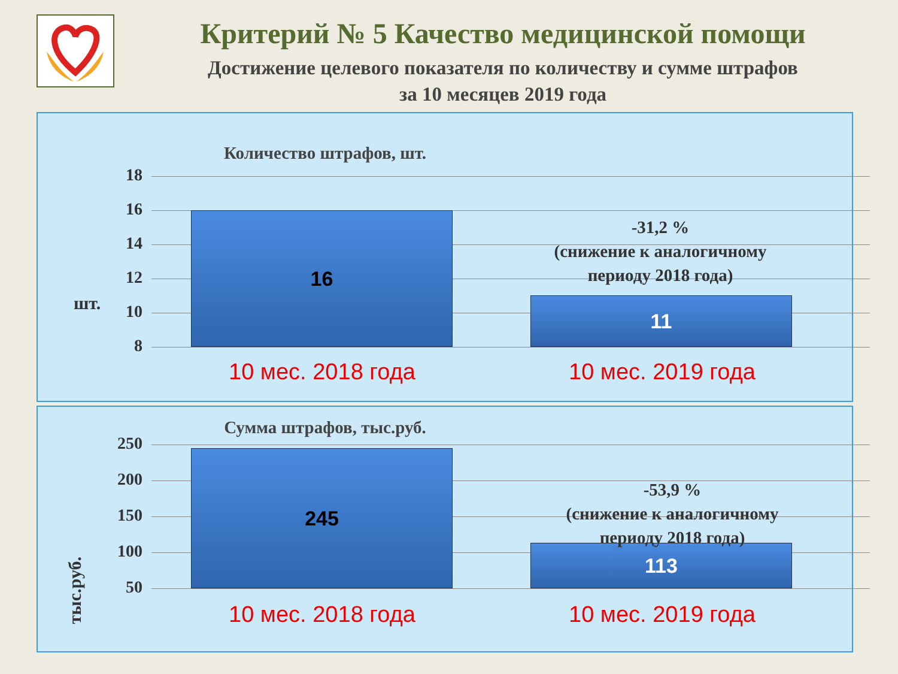Критерий № 5 Качество медицинской помощи
Достижение целевого показателя по количеству и сумме штрафов
за 10 месяцев 2019 года
Количество штрафов, шт.
шт.
18
16
14
12
10
8
16
11
-31,2 %
(снижение к аналогичному
периоду 2018 года)
10 мес. 2018 года 10 мес. 2019 года
Сумма штрафов, тыс.руб.
тыс.руб.
250
200
150
100
50
245
113
-53,9 %
(снижение к аналогичному
периоду 2018 года)
10 мес. 2018 года 10 мес. 2019 года